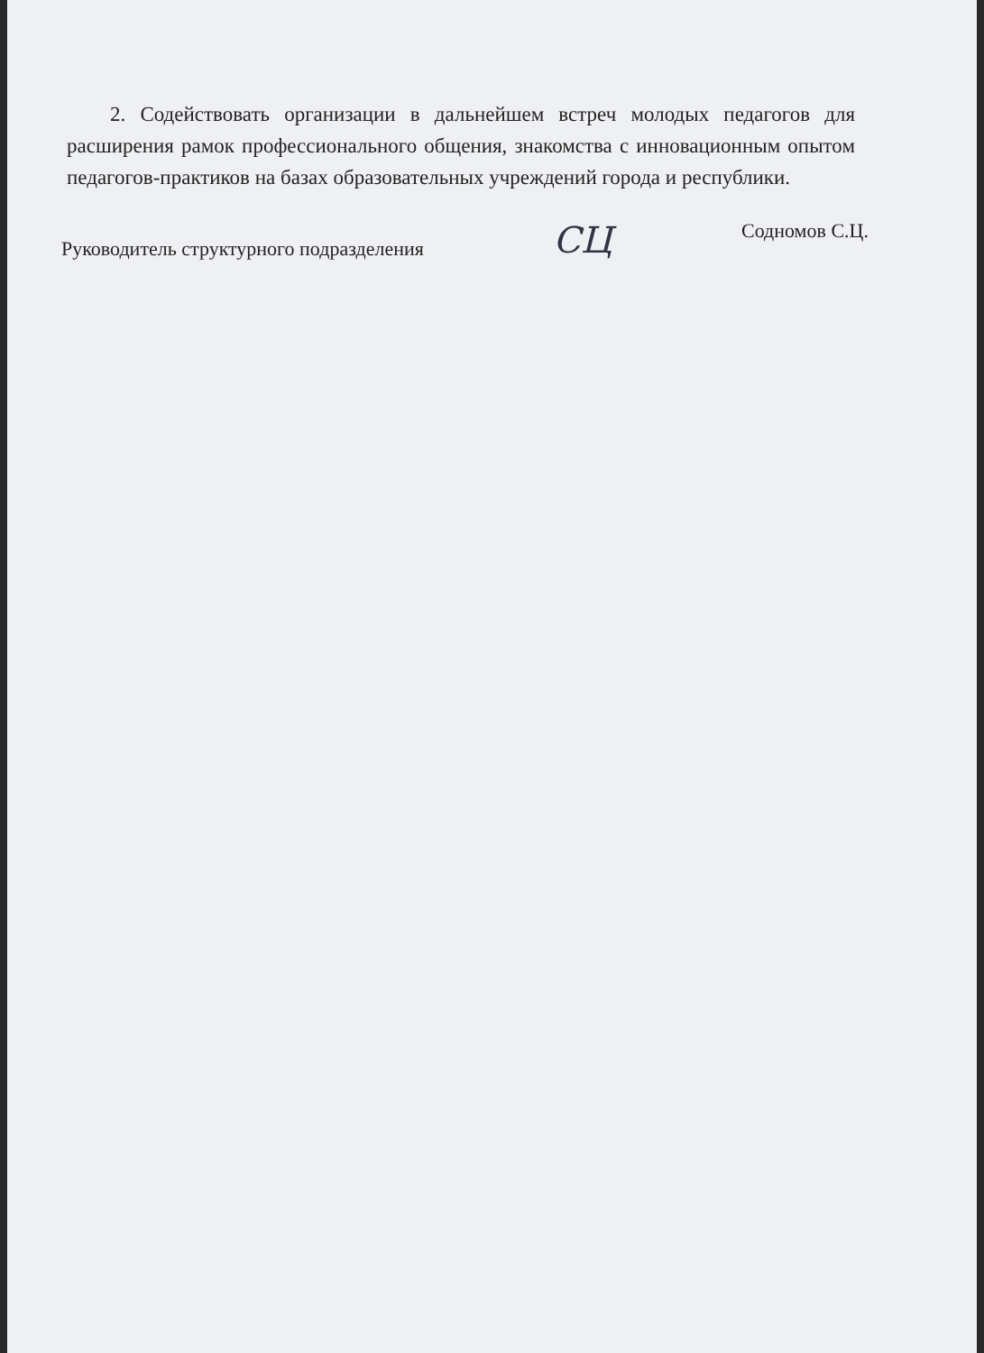2. Содействовать организации в дальнейшем встреч молодых педагогов для расширения рамок профессионального общения, знакомства с инновационным опытом педагогов-практиков на базах образовательных учреждений города и республики.
Руководитель структурного подразделения СЦ Содномов С.Ц.